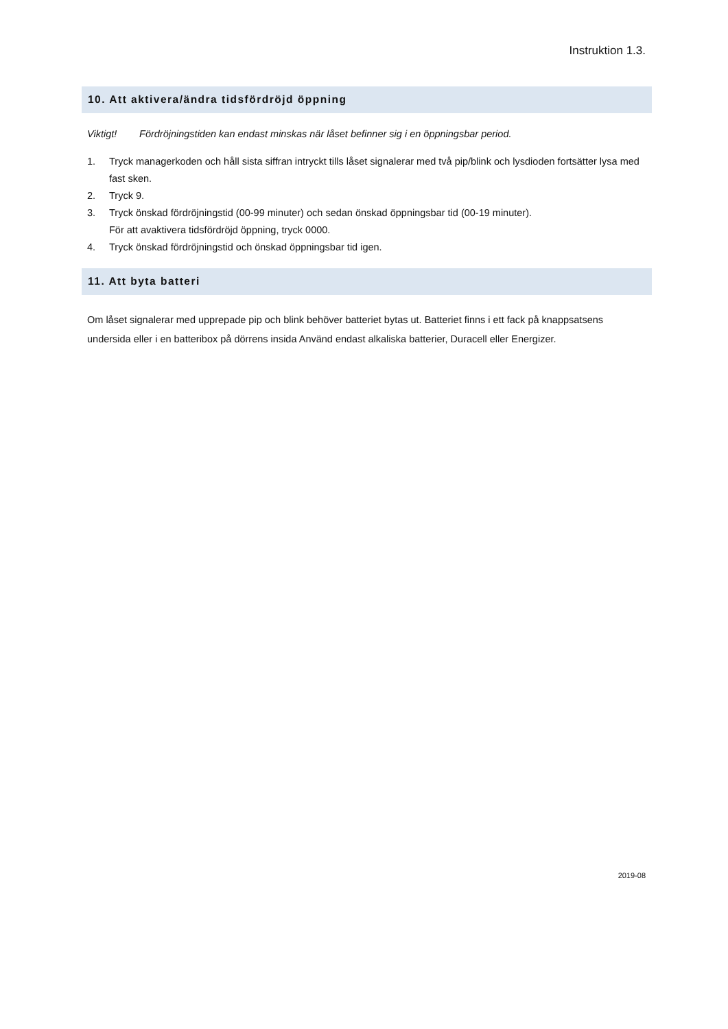Instruktion 1.3.
10. Att aktivera/ändra tidsfördröjd öppning
Viktigt! Fördröjningstiden kan endast minskas när låset befinner sig i en öppningsbar period.
1. Tryck managerkoden och håll sista siffran intryckt tills låset signalerar med två pip/blink och lysdioden fortsätter lysa med fast sken.
2. Tryck 9.
3. Tryck önskad fördröjningstid (00-99 minuter) och sedan önskad öppningsbar tid (00-19 minuter).
För att avaktivera tidsfördröjd öppning, tryck 0000.
4. Tryck önskad fördröjningstid och önskad öppningsbar tid igen.
11. Att byta batteri
Om låset signalerar med upprepade pip och blink behöver batteriet bytas ut. Batteriet finns i ett fack på knappsatsens undersida eller i en batteribox på dörrens insida Använd endast alkaliska batterier, Duracell eller Energizer.
2019-08